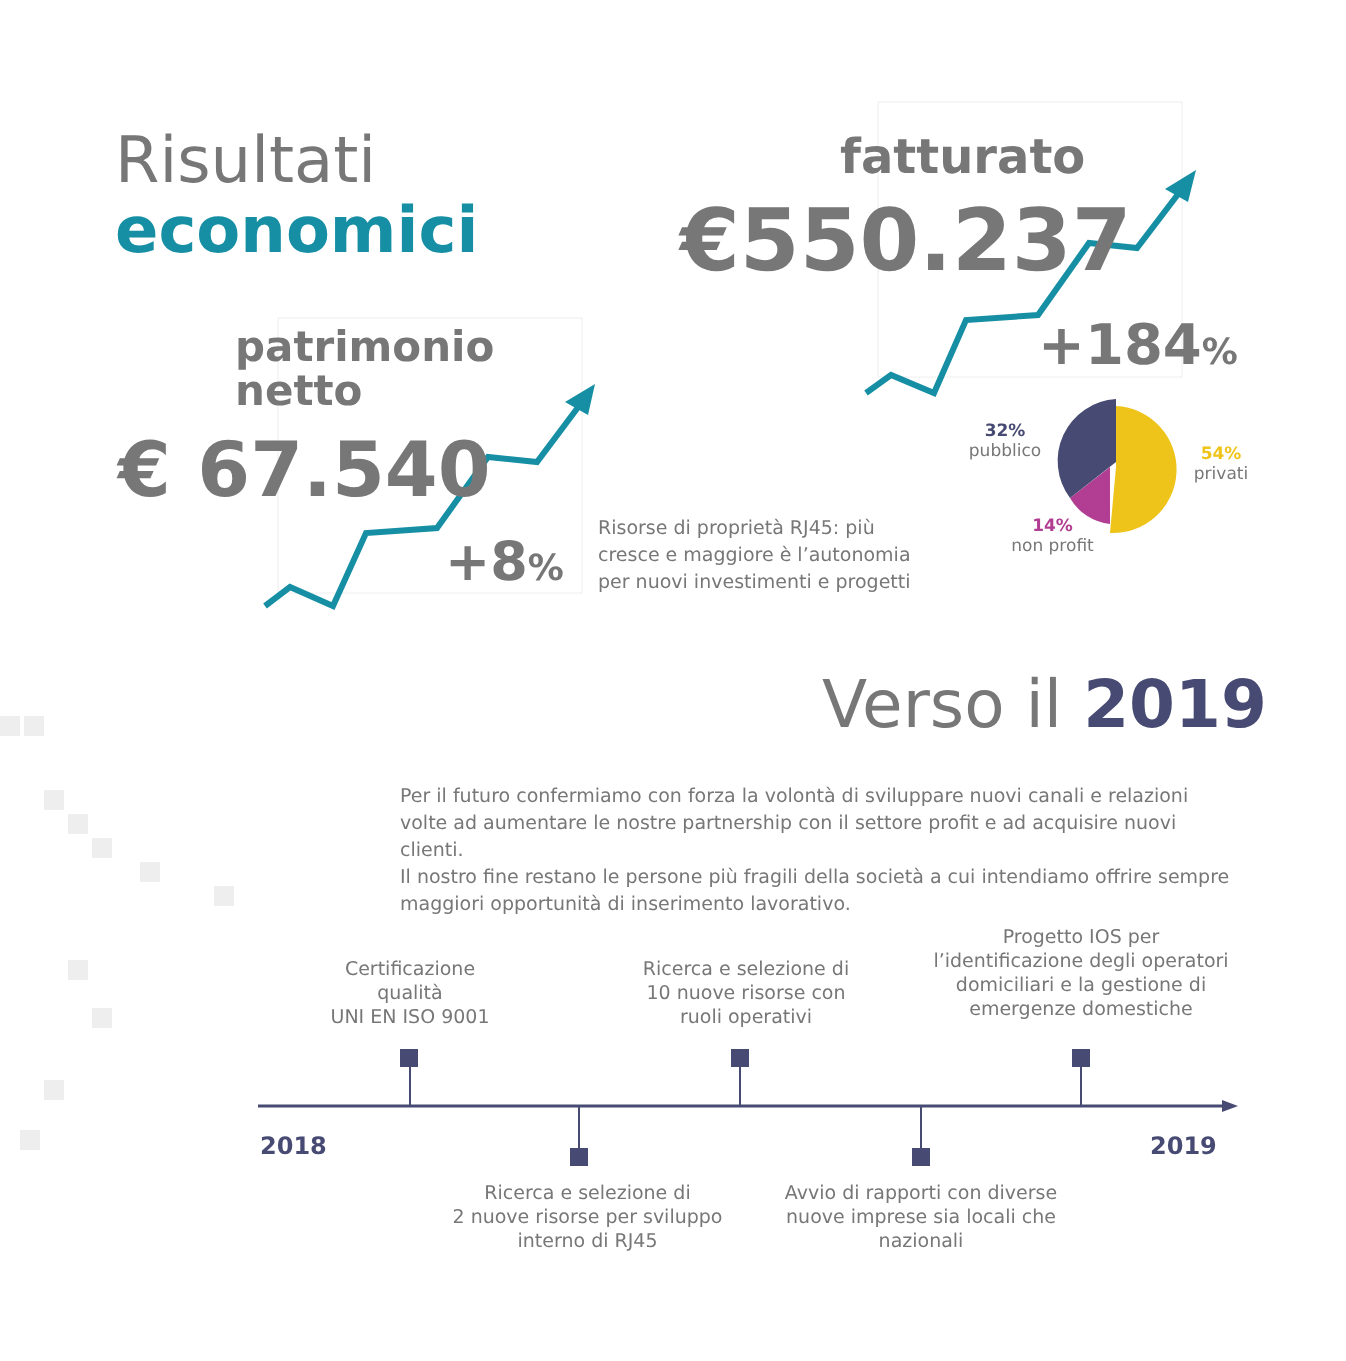Risultati
economici
patrimonio
netto
€ 67.540
+8%
Risorse di proprietà RJ45: più
cresce e maggiore è l’autonomia
per nuovi investimenti e progetti
fatturato
€550.237
+184%
32%
pubblico
54%
privati
14%
non profit
Verso il 2019
Per il futuro confermiamo con forza la volontà di sviluppare nuovi canali e relazioni volte ad aumentare le nostre partnership con il settore profit e ad acquisire nuovi clienti.
Il nostro fine restano le persone più fragili della società a cui intendiamo offrire sempre maggiori opportunità di inserimento lavorativo.
Certificazione
qualità
UNI EN ISO 9001
Ricerca e selezione di
10 nuove risorse con
ruoli operativi
Progetto IOS per
l’identificazione degli operatori
domiciliari e la gestione di
emergenze domestiche
2018 2019
Ricerca e selezione di
2 nuove risorse per sviluppo
interno di RJ45
Avvio di rapporti con diverse
nuove imprese sia locali che
nazionali